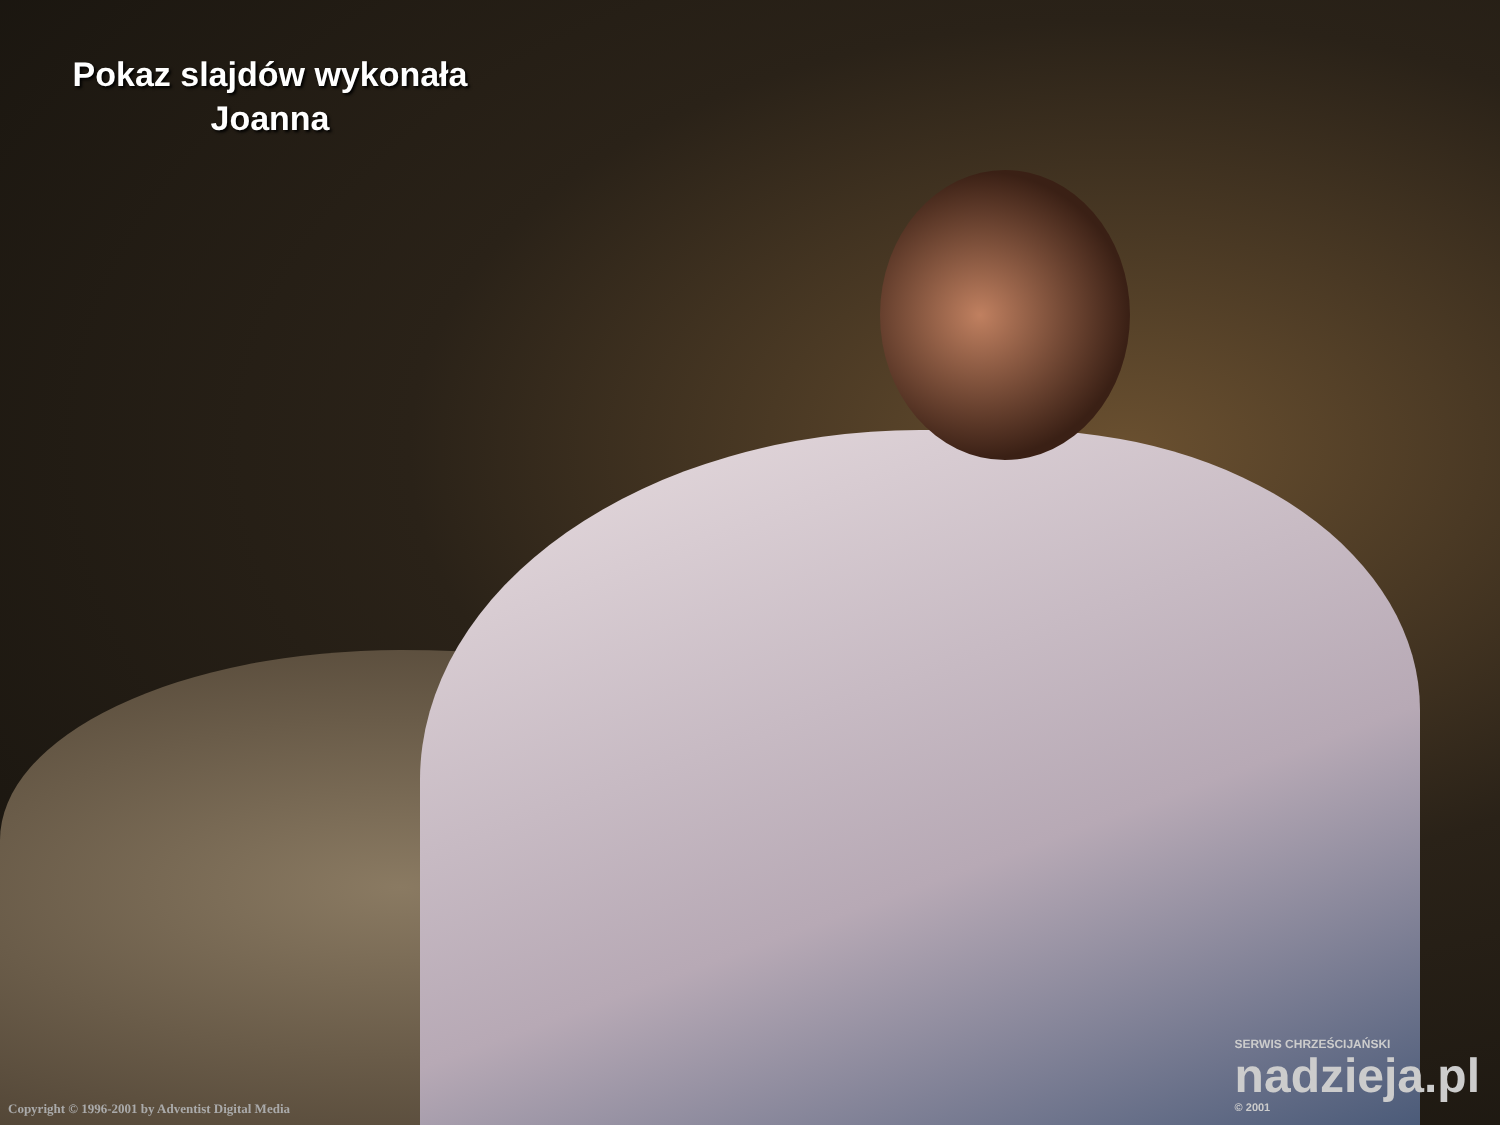Pokaz slajdów wykonała
Joanna
Copyright © 1996-2001 by Adventist Digital Media
SERWIS CHRZEŚCIJAŃSKI
nadzieja.pl
© 2001